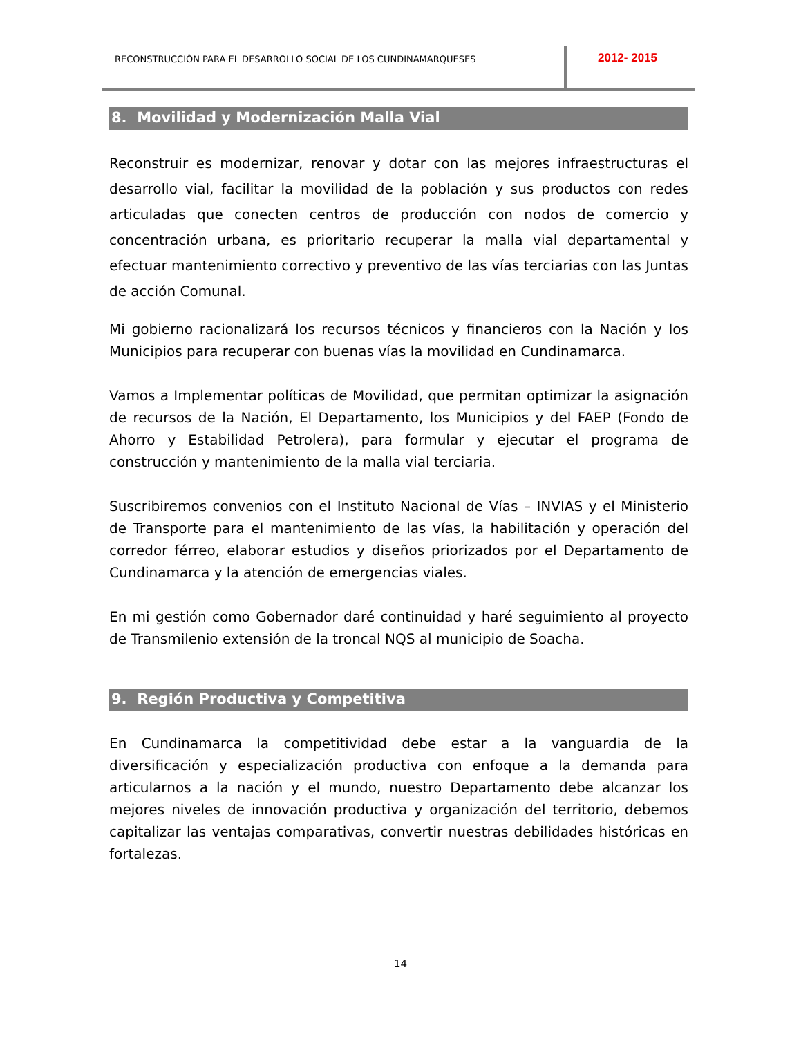RECONSTRUCCIÒN PARA EL DESARROLLO SOCIAL DE LOS CUNDINAMARQUESES
2012- 2015
8. Movilidad y Modernización Malla Vial
Reconstruir es modernizar, renovar y dotar con las mejores infraestructuras el desarrollo vial, facilitar la movilidad de la población y sus productos con redes articuladas que conecten centros de producción con nodos de comercio y concentración urbana, es prioritario recuperar la malla vial departamental y efectuar mantenimiento correctivo y preventivo de las vías terciarias con las Juntas de acción Comunal.
Mi gobierno racionalizará los recursos técnicos y financieros con la Nación y los Municipios para recuperar con buenas vías la movilidad en Cundinamarca.
Vamos a Implementar políticas de Movilidad, que permitan optimizar la asignación de recursos de la Nación, El Departamento, los Municipios y del FAEP (Fondo de Ahorro y Estabilidad Petrolera), para formular y ejecutar el programa de construcción y mantenimiento de la malla vial terciaria.
Suscribiremos convenios con el Instituto Nacional de Vías – INVIAS y el Ministerio de Transporte para el mantenimiento de las vías, la habilitación y operación del corredor férreo, elaborar estudios y diseños priorizados por el Departamento de Cundinamarca y la atención de emergencias viales.
En mi gestión como Gobernador daré continuidad y haré seguimiento al proyecto de Transmilenio extensión de la troncal NQS al municipio de Soacha.
9. Región Productiva y Competitiva
En Cundinamarca la competitividad debe estar a la vanguardia de la diversificación y especialización productiva con enfoque a la demanda para articularnos a la nación y el mundo, nuestro Departamento debe alcanzar los mejores niveles de innovación productiva y organización del territorio, debemos capitalizar las ventajas comparativas, convertir nuestras debilidades históricas en fortalezas.
14